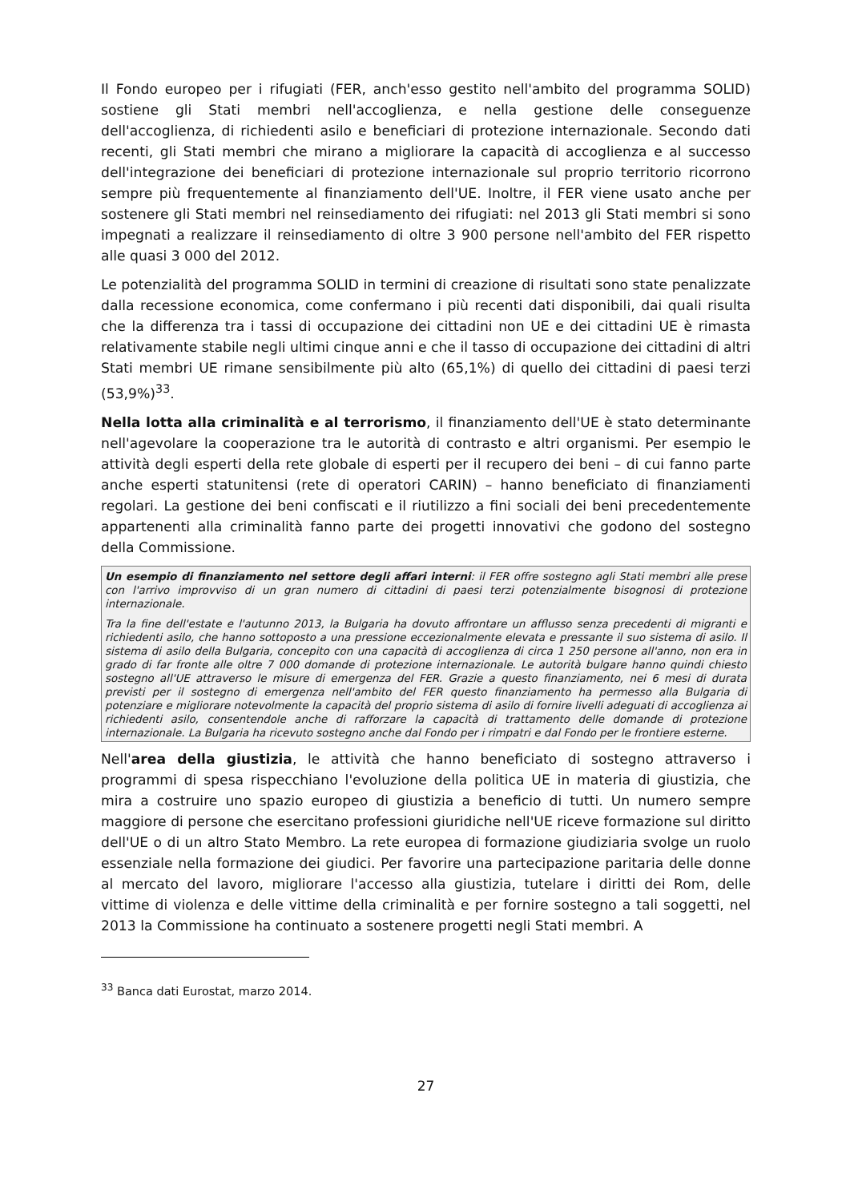Il Fondo europeo per i rifugiati (FER, anch'esso gestito nell'ambito del programma SOLID) sostiene gli Stati membri nell'accoglienza, e nella gestione delle conseguenze dell'accoglienza, di richiedenti asilo e beneficiari di protezione internazionale. Secondo dati recenti, gli Stati membri che mirano a migliorare la capacità di accoglienza e al successo dell'integrazione dei beneficiari di protezione internazionale sul proprio territorio ricorrono sempre più frequentemente al finanziamento dell'UE. Inoltre, il FER viene usato anche per sostenere gli Stati membri nel reinsediamento dei rifugiati: nel 2013 gli Stati membri si sono impegnati a realizzare il reinsediamento di oltre 3 900 persone nell'ambito del FER rispetto alle quasi 3 000 del 2012.
Le potenzialità del programma SOLID in termini di creazione di risultati sono state penalizzate dalla recessione economica, come confermano i più recenti dati disponibili, dai quali risulta che la differenza tra i tassi di occupazione dei cittadini non UE e dei cittadini UE è rimasta relativamente stabile negli ultimi cinque anni e che il tasso di occupazione dei cittadini di altri Stati membri UE rimane sensibilmente più alto (65,1%) di quello dei cittadini di paesi terzi (53,9%)<sup>33</sup>.
Nella lotta alla criminalità e al terrorismo, il finanziamento dell'UE è stato determinante nell'agevolare la cooperazione tra le autorità di contrasto e altri organismi. Per esempio le attività degli esperti della rete globale di esperti per il recupero dei beni – di cui fanno parte anche esperti statunitensi (rete di operatori CARIN) – hanno beneficiato di finanziamenti regolari. La gestione dei beni confiscati e il riutilizzo a fini sociali dei beni precedentemente appartenenti alla criminalità fanno parte dei progetti innovativi che godono del sostegno della Commissione.
Un esempio di finanziamento nel settore degli affari interni: il FER offre sostegno agli Stati membri alle prese con l'arrivo improvviso di un gran numero di cittadini di paesi terzi potenzialmente bisognosi di protezione internazionale.
Tra la fine dell'estate e l'autunno 2013, la Bulgaria ha dovuto affrontare un afflusso senza precedenti di migranti e richiedenti asilo, che hanno sottoposto a una pressione eccezionalmente elevata e pressante il suo sistema di asilo. Il sistema di asilo della Bulgaria, concepito con una capacità di accoglienza di circa 1 250 persone all'anno, non era in grado di far fronte alle oltre 7 000 domande di protezione internazionale. Le autorità bulgare hanno quindi chiesto sostegno all'UE attraverso le misure di emergenza del FER. Grazie a questo finanziamento, nei 6 mesi di durata previsti per il sostegno di emergenza nell'ambito del FER questo finanziamento ha permesso alla Bulgaria di potenziare e migliorare notevolmente la capacità del proprio sistema di asilo di fornire livelli adeguati di accoglienza ai richiedenti asilo, consentendole anche di rafforzare la capacità di trattamento delle domande di protezione internazionale. La Bulgaria ha ricevuto sostegno anche dal Fondo per i rimpatri e dal Fondo per le frontiere esterne.
Nell'area della giustizia, le attività che hanno beneficiato di sostegno attraverso i programmi di spesa rispecchiano l'evoluzione della politica UE in materia di giustizia, che mira a costruire uno spazio europeo di giustizia a beneficio di tutti. Un numero sempre maggiore di persone che esercitano professioni giuridiche nell'UE riceve formazione sul diritto dell'UE o di un altro Stato Membro. La rete europea di formazione giudiziaria svolge un ruolo essenziale nella formazione dei giudici. Per favorire una partecipazione paritaria delle donne al mercato del lavoro, migliorare l'accesso alla giustizia, tutelare i diritti dei Rom, delle vittime di violenza e delle vittime della criminalità e per fornire sostegno a tali soggetti, nel 2013 la Commissione ha continuato a sostenere progetti negli Stati membri. A
<sup>33</sup> Banca dati Eurostat, marzo 2014.
27